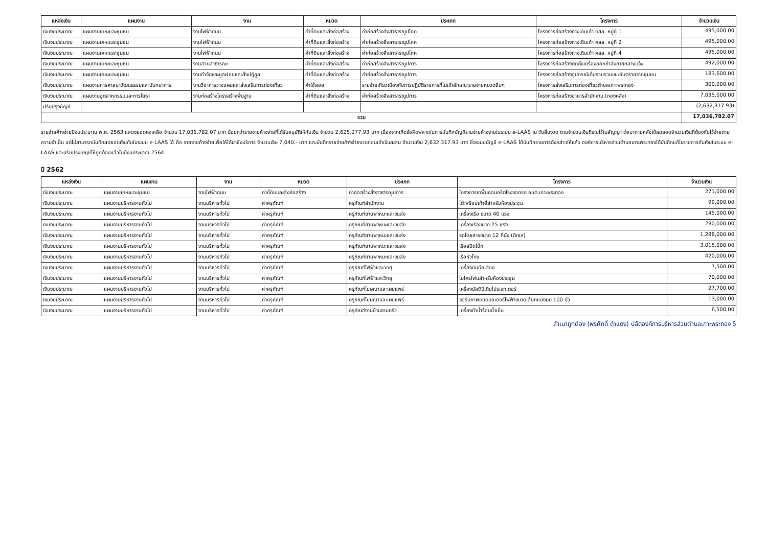| แหล่งเงิน | แผนงาน | งาน | หมวด | ประเภท | โครงการ | จำนวนเงิน |
| --- | --- | --- | --- | --- | --- | --- |
| เงินงบประมาณ | แผนงานเคหะและชุมชน | งานไฟฟ้าถนน | ค่าที่ดินและสิ่งก่อสร้าง | ค่าก่อสร้างสิ่งสาธารณูปโภค | โครงการก่อสร้างทางเดินเท้า คสล. หมู่ที่ 1 | 495,000.00 |
| เงินงบประมาณ | แผนงานเคหะและชุมชน | งานไฟฟ้าถนน | ค่าที่ดินและสิ่งก่อสร้าง | ค่าก่อสร้างสิ่งสาธารณูปโภค | โครงการก่อสร้างทางเดินเท้า คสล. หมู่ที่ 2 | 495,000.00 |
| เงินงบประมาณ | แผนงานเคหะและชุมชน | งานไฟฟ้าถนน | ค่าที่ดินและสิ่งก่อสร้าง | ค่าก่อสร้างสิ่งสาธารณูปโภค | โครงการก่อสร้างทางเดินเท้า คสล. หมู่ที่ 4 | 495,000.00 |
| เงินงบประมาณ | แผนงานเคหะและชุมชน | งานสวนสาธารณะ | ค่าที่ดินและสิ่งก่อสร้าง | ค่าก่อสร้างสิ่งสาธารณูปการ | โครงการก่อสร้างติดตั้งเครื่องออกกำลังกายกลางแจ้ง | 492,000.00 |
| เงินงบประมาณ | แผนงานเคหะและชุมชน | งานกำจัดขยะมูลฝอยและสิ่งปฏิกูล | ค่าที่ดินและสิ่งก่อสร้าง | ค่าก่อสร้างสิ่งสาธารณูปการ | โครงการก่อสร้างอุปกรณ์เก็บรวบรวมขยะอันตรายจากชุมชน | 183,600.00 |
| เงินงบประมาณ | แผนงานการศาสนาวัฒนธรรมและนันทนาการ | งานวิชาการวางแผนและส่งเสริมการท่องเที่ยว | ค่าใช้สอย | รายจ่ายเกี่ยวเนื่องกับการปฏิบัติราชการที่ไม่เข้าลักษณะรายจ่ายหมวดอื่นๆ | โครงการส่งเสริมการท่องเที่ยวตำบลเกาะพระทอง | 300,000.00 |
| เงินงบประมาณ | แผนงานอุตสาหกรรมและการโยธา | งานก่อสร้างโครงสร้างพื้นฐาน | ค่าที่ดินและสิ่งก่อสร้าง | ค่าก่อสร้างสิ่งสาธารณูปการ | โครงการก่อสร้างอาคารสำนักงาน (กองคลัง) | 7,035,000.00 |
| ปรับปรุงบัญชี | | | | | | (2,632,317.93) |
| รวม | | | | | | 17,036,782.07 |
รายจ่ายค้างจ่ายปีงบประมาณ พ.ศ. 2563 แสดงยอดคงเหลือ จำนวน 17,036,782.07 บาท น้อยกว่ารายจ่ายค้างจ่ายที่ได้รับอนุมัติให้กันเงิน จำนวน 2,625,277.93 บาท เนื่องจากเกิดข้อผิดพลาดในการบันทึกบัญชีรายจ่ายค้างจ่ายในระบบ e-LAAS ณ วันสิ้นงวด ตามจำนวนเงินที่ระบุไว้ในสัญญา ต่อมาภายหลังได้ลดยอดจำนวนเงินที่ต้องกันไว้จ่ายตามความจำเป็น แต่ไม่สามารถบันทึกลดยอดเงินกันในระบบ e-LAAS ได้ คือ รายจ่ายค้างจ่ายเพื่อให้ได้มาซึ่งบริการ จำนวนเงิน 7,040.- บาท และบันทึกรายจ่ายค้างจ่ายงวดก่อนเข้าเงินสะสม จำนวนเงิน 2,632,317.93 บาท ซึ่งระบบบัญชี e-LAAS ได้บันทึกรายการดังกล่าวให้แล้ว องค์การบริหารส่วนตำบลเกาะพระทองได้บันทึกแก้ไขรายการกันเงินในระบบ e-LAAS และปรับปรุงบัญชีให้ถูกต้องแล้วในปีงบประมาณ 2564
ปี 2562
| แหล่งเงิน | แผนงาน | งาน | หมวด | ประเภท | โครงการ | จำนวนเงิน |
| --- | --- | --- | --- | --- | --- | --- |
| เงินงบประมาณ | แผนงานเคหะและชุมชน | งานไฟฟ้าถนน | ค่าที่ดินและสิ่งก่อสร้าง | ค่าก่อสร้างสิ่งสาธารณูปการ | โครงการเทพื้นคอนกรีตโรงจอดรถ อบต.เกาะพระทอง | 271,000.00 |
| เงินงบประมาณ | แผนงานบริหารงานทั่วไป | งานบริหารทั่วไป | ค่าครุภัณฑ์ | ครุภัณฑ์สำนักงาน | โต๊ะพร้อมเก้าอี้สำหรับห้องประชุม | 99,000.00 |
| เงินงบประมาณ | แผนงานบริหารงานทั่วไป | งานบริหารทั่วไป | ค่าครุภัณฑ์ | ครุภัณฑ์ยานพาหนะและขนส่ง | เครื่องเรือ ขนาด 40 แรง | 145,000.00 |
| เงินงบประมาณ | แผนงานบริหารงานทั่วไป | งานบริหารทั่วไป | ค่าครุภัณฑ์ | ครุภัณฑ์ยานพาหนะและขนส่ง | เครื่องเรือขนาด 25 แรง | 230,000.00 |
| เงินงบประมาณ | แผนงานบริหารงานทั่วไป | งานบริหารทั่วไป | ค่าครุภัณฑ์ | ครุภัณฑ์ยานพาหนะและขนส่ง | รถโดยสารขนาด 12 ที่นั่ง (ดีเซล) | 1,288,000.00 |
| เงินงบประมาณ | แผนงานบริหารงานทั่วไป | งานบริหารทั่วไป | ค่าครุภัณฑ์ | ครุภัณฑ์ยานพาหนะและขนส่ง | เรือสปีดโบ๊ท | 3,015,000.00 |
| เงินงบประมาณ | แผนงานบริหารงานทั่วไป | งานบริหารทั่วไป | ค่าครุภัณฑ์ | ครุภัณฑ์ยานพาหนะและขนส่ง | เรือหัวโทง | 420,000.00 |
| เงินงบประมาณ | แผนงานบริหารงานทั่วไป | งานบริหารทั่วไป | ค่าครุภัณฑ์ | ครุภัณฑ์ไฟฟ้าและวิทยุ | เครื่องบันทึกเสียง | 7,500.00 |
| เงินงบประมาณ | แผนงานบริหารงานทั่วไป | งานบริหารทั่วไป | ค่าครุภัณฑ์ | ครุภัณฑ์ไฟฟ้าและวิทยุ | ไมโครโฟนสำหรับห้องประชุม | 70,000.00 |
| เงินงบประมาณ | แผนงานบริหารงานทั่วไป | งานบริหารทั่วไป | ค่าครุภัณฑ์ | ครุภัณฑ์โฆษณาและเผยแพร่ | เครื่องมัลติมีเดียโปรเจกเตอร์ | 27,700.00 |
| เงินงบประมาณ | แผนงานบริหารงานทั่วไป | งานบริหารทั่วไป | ค่าครุภัณฑ์ | ครุภัณฑ์โฆษณาและเผยแพร่ | จอรับภาพชนิดมอเตอร์ไฟฟ้าขนาดเส้นทแยงมุม 100 นิ้ว | 13,000.00 |
| เงินงบประมาณ | แผนงานบริหารงานทั่วไป | งานบริหารทั่วไป | ค่าครุภัณฑ์ | ครุภัณฑ์งานบ้านงานครัว | เครื่องทำน้ำร้อนน้ำเย็น | 6,500.00 |
สำเนาถูกต้อง (พรศักดิ์ ดำแดง) ปลัดองค์การบริหารส่วนตำบลเกาะพระทอง 5